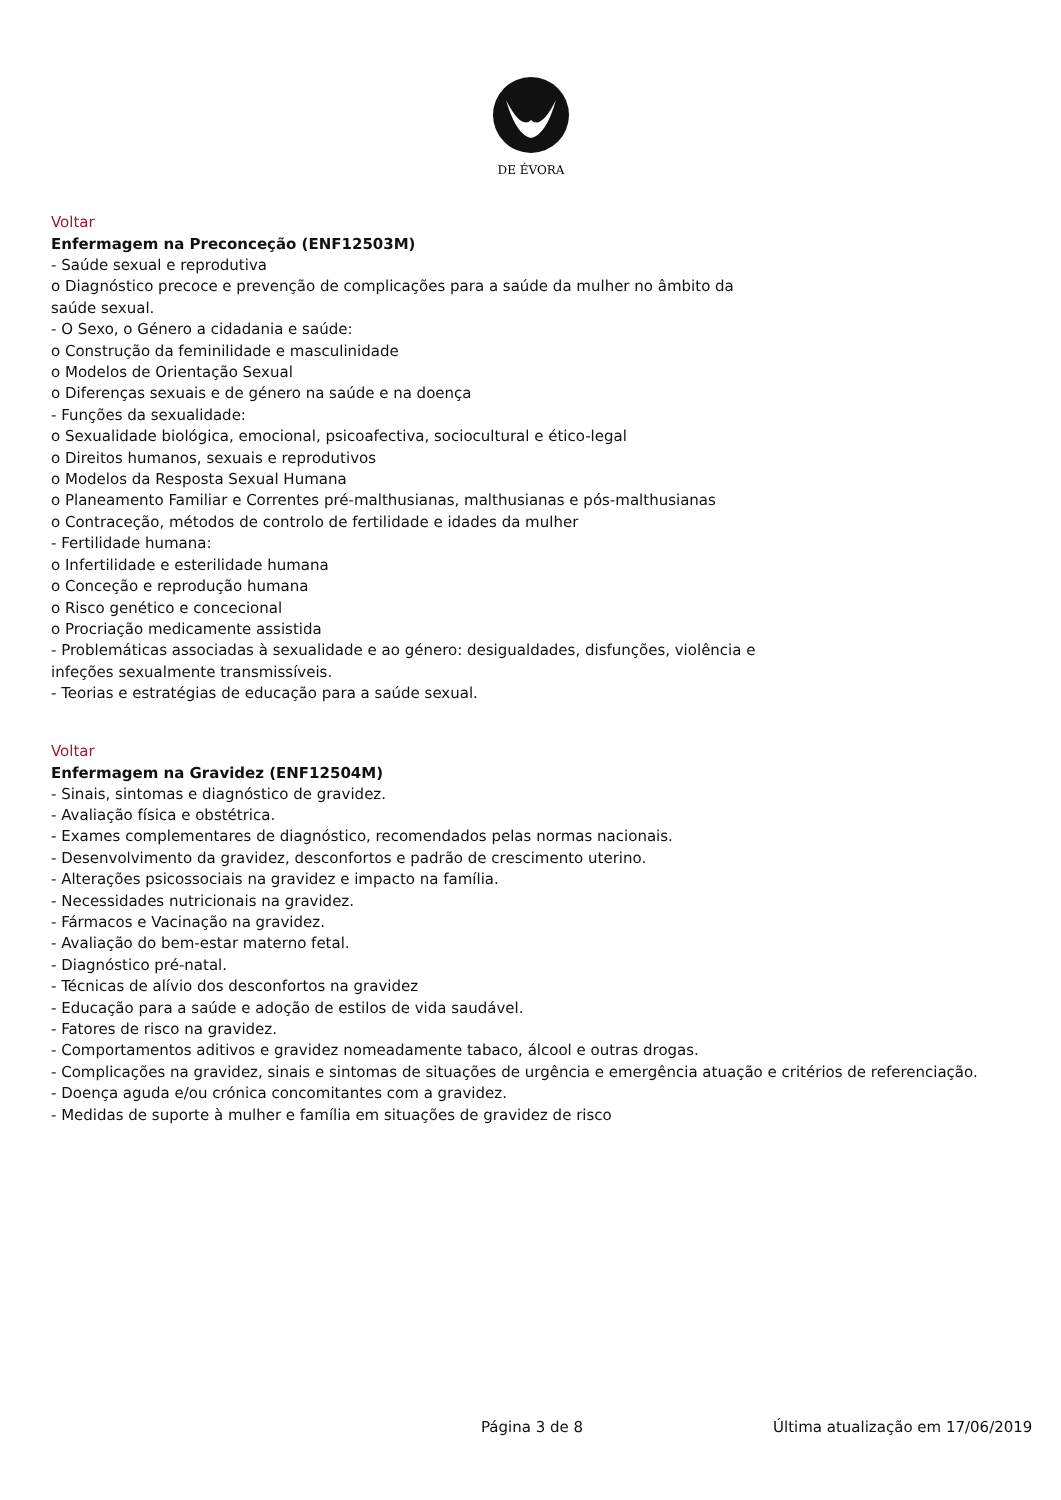DE ÉVORA
Voltar
Enfermagem na Preconceção (ENF12503M)
- Saúde sexual e reprodutiva
o Diagnóstico precoce e prevenção de complicações para a saúde da mulher no âmbito da
saúde sexual.
- O Sexo, o Género a cidadania e saúde:
o Construção da feminilidade e masculinidade
o Modelos de Orientação Sexual
o Diferenças sexuais e de género na saúde e na doença
- Funções da sexualidade:
o Sexualidade biológica, emocional, psicoafectiva, sociocultural e ético-legal
o Direitos humanos, sexuais e reprodutivos
o Modelos da Resposta Sexual Humana
o Planeamento Familiar e Correntes pré-malthusianas, malthusianas e pós-malthusianas
o Contraceção, métodos de controlo de fertilidade e idades da mulher
- Fertilidade humana:
o Infertilidade e esterilidade humana
o Conceção e reprodução humana
o Risco genético e concecional
o Procriação medicamente assistida
- Problemáticas associadas à sexualidade e ao género: desigualdades, disfunções, violência e
infeções sexualmente transmissíveis.
- Teorias e estratégias de educação para a saúde sexual.
Voltar
Enfermagem na Gravidez (ENF12504M)
- Sinais, sintomas e diagnóstico de gravidez.
- Avaliação física e obstétrica.
- Exames complementares de diagnóstico, recomendados pelas normas nacionais.
- Desenvolvimento da gravidez, desconfortos e padrão de crescimento uterino.
- Alterações psicossociais na gravidez e impacto na família.
- Necessidades nutricionais na gravidez.
- Fármacos e Vacinação na gravidez.
- Avaliação do bem-estar materno fetal.
- Diagnóstico pré-natal.
- Técnicas de alívio dos desconfortos na gravidez
- Educação para a saúde e adoção de estilos de vida saudável.
- Fatores de risco na gravidez.
- Comportamentos aditivos e gravidez nomeadamente tabaco, álcool e outras drogas.
- Complicações na gravidez, sinais e sintomas de situações de urgência e emergência atuação e critérios de referenciação.
- Doença aguda e/ou crónica concomitantes com a gravidez.
- Medidas de suporte à mulher e família em situações de gravidez de risco
Página 3 de 8 Última atualização em 17/06/2019